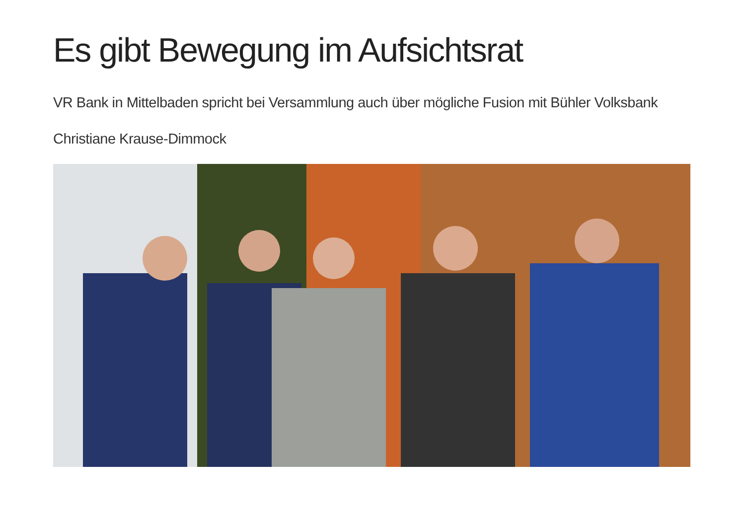Es gibt Bewegung im Aufsichtsrat
VR Bank in Mittelbaden spricht bei Versammlung auch über mögliche Fusion mit Bühler Volksbank
Christiane Krause-Dimmock